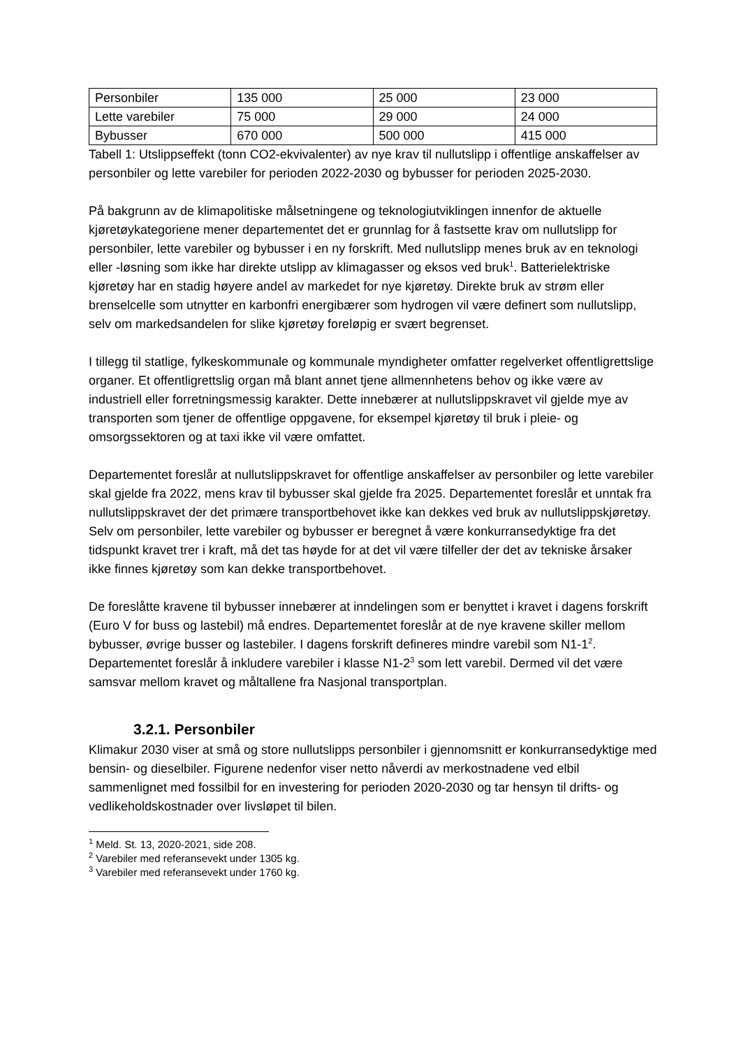| Personbiler | 135 000 | 25 000 | 23 000 |
| Lette varebiler | 75 000 | 29 000 | 24 000 |
| Bybusser | 670 000 | 500 000 | 415 000 |
Tabell 1: Utslippseffekt (tonn CO2-ekvivalenter) av nye krav til nullutslipp i offentlige anskaffelser av personbiler og lette varebiler for perioden 2022-2030 og bybusser for perioden 2025-2030.
På bakgrunn av de klimapolitiske målsetningene og teknologiutviklingen innenfor de aktuelle kjøretøykategoriene mener departementet det er grunnlag for å fastsette krav om nullutslipp for personbiler, lette varebiler og bybusser i en ny forskrift. Med nullutslipp menes bruk av en teknologi eller -løsning som ikke har direkte utslipp av klimagasser og eksos ved bruk<sup>1</sup>. Batterielektriske kjøretøy har en stadig høyere andel av markedet for nye kjøretøy. Direkte bruk av strøm eller brenselcelle som utnytter en karbonfri energibærer som hydrogen vil være definert som nullutslipp, selv om markedsandelen for slike kjøretøy foreløpig er svært begrenset.
I tillegg til statlige, fylkeskommunale og kommunale myndigheter omfatter regelverket offentligrettslige organer. Et offentligrettslig organ må blant annet tjene allmennhetens behov og ikke være av industriell eller forretningsmessig karakter. Dette innebærer at nullutslippskravet vil gjelde mye av transporten som tjener de offentlige oppgavene, for eksempel kjøretøy til bruk i pleie- og omsorgssektoren og at taxi ikke vil være omfattet.
Departementet foreslår at nullutslippskravet for offentlige anskaffelser av personbiler og lette varebiler skal gjelde fra 2022, mens krav til bybusser skal gjelde fra 2025. Departementet foreslår et unntak fra nullutslippskravet der det primære transportbehovet ikke kan dekkes ved bruk av nullutslippskjøretøy. Selv om personbiler, lette varebiler og bybusser er beregnet å være konkurransedyktige fra det tidspunkt kravet trer i kraft, må det tas høyde for at det vil være tilfeller der det av tekniske årsaker ikke finnes kjøretøy som kan dekke transportbehovet.
De foreslåtte kravene til bybusser innebærer at inndelingen som er benyttet i kravet i dagens forskrift (Euro V for buss og lastebil) må endres. Departementet foreslår at de nye kravene skiller mellom bybusser, øvrige busser og lastebiler. I dagens forskrift defineres mindre varebil som N1-1<sup>2</sup>. Departementet foreslår å inkludere varebiler i klasse N1-2<sup>3</sup> som lett varebil. Dermed vil det være samsvar mellom kravet og måltallene fra Nasjonal transportplan.
3.2.1. Personbiler
Klimakur 2030 viser at små og store nullutslipps personbiler i gjennomsnitt er konkurransedyktige med bensin- og dieselbiler. Figurene nedenfor viser netto nåverdi av merkostnadene ved elbil sammenlignet med fossilbil for en investering for perioden 2020-2030 og tar hensyn til drifts- og vedlikeholdskostnader over livsløpet til bilen.
<sup>1</sup> Meld. St. 13, 2020-2021, side 208.
<sup>2</sup> Varebiler med referansevekt under 1305 kg.
<sup>3</sup> Varebiler med referansevekt under 1760 kg.